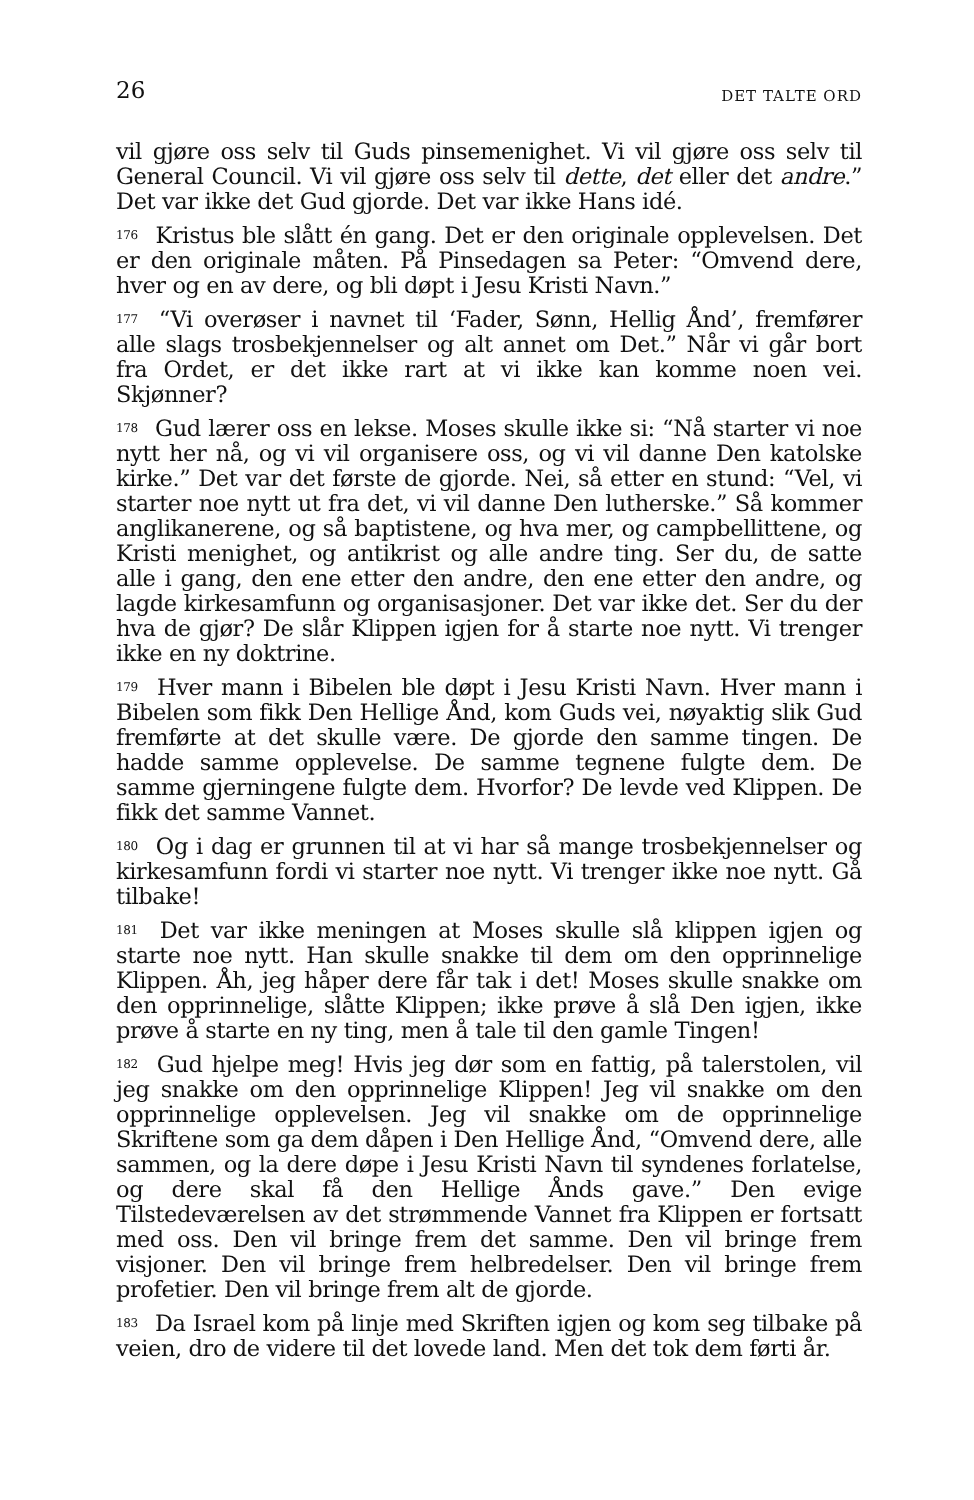26 DET TALTE ORD
vil gjøre oss selv til Guds pinsemenighet. Vi vil gjøre oss selv til General Council. Vi vil gjøre oss selv til dette, det eller det andre.” Det var ikke det Gud gjorde. Det var ikke Hans idé.
<sup>176</sup> Kristus ble slått én gang. Det er den originale opplevelsen. Det er den originale måten. På Pinsedagen sa Peter: “Omvend dere, hver og en av dere, og bli døpt i Jesu Kristi Navn.”
<sup>177</sup> “Vi overøser i navnet til ‘Fader, Sønn, Hellig Ånd’, fremfører alle slags trosbekjennelser og alt annet om Det.” Når vi går bort fra Ordet, er det ikke rart at vi ikke kan komme noen vei. Skjønner?
<sup>178</sup> Gud lærer oss en lekse. Moses skulle ikke si: “Nå starter vi noe nytt her nå, og vi vil organisere oss, og vi vil danne Den katolske kirke.” Det var det første de gjorde. Nei, så etter en stund: “Vel, vi starter noe nytt ut fra det, vi vil danne Den lutherske.” Så kommer anglikanerene, og så baptistene, og hva mer, og campbellittene, og Kristi menighet, og antikrist og alle andre ting. Ser du, de satte alle i gang, den ene etter den andre, den ene etter den andre, og lagde kirkesamfunn og organisasjoner. Det var ikke det. Ser du der hva de gjør? De slår Klippen igjen for å starte noe nytt. Vi trenger ikke en ny doktrine.
<sup>179</sup> Hver mann i Bibelen ble døpt i Jesu Kristi Navn. Hver mann i Bibelen som fikk Den Hellige Ånd, kom Guds vei, nøyaktig slik Gud fremførte at det skulle være. De gjorde den samme tingen. De hadde samme opplevelse. De samme tegnene fulgte dem. De samme gjerningene fulgte dem. Hvorfor? De levde ved Klippen. De fikk det samme Vannet.
<sup>180</sup> Og i dag er grunnen til at vi har så mange trosbekjennelser og kirkesamfunn fordi vi starter noe nytt. Vi trenger ikke noe nytt. Gå tilbake!
<sup>181</sup> Det var ikke meningen at Moses skulle slå klippen igjen og starte noe nytt. Han skulle snakke til dem om den opprinnelige Klippen. Åh, jeg håper dere får tak i det! Moses skulle snakke om den opprinnelige, slåtte Klippen; ikke prøve å slå Den igjen, ikke prøve å starte en ny ting, men å tale til den gamle Tingen!
<sup>182</sup> Gud hjelpe meg! Hvis jeg dør som en fattig, på talerstolen, vil jeg snakke om den opprinnelige Klippen! Jeg vil snakke om den opprinnelige opplevelsen. Jeg vil snakke om de opprinnelige Skriftene som ga dem dåpen i Den Hellige Ånd, “Omvend dere, alle sammen, og la dere døpe i Jesu Kristi Navn til syndenes forlatelse, og dere skal få den Hellige Ånds gave.” Den evige Tilstedeværelsen av det strømmende Vannet fra Klippen er fortsatt med oss. Den vil bringe frem det samme. Den vil bringe frem visjoner. Den vil bringe frem helbredelser. Den vil bringe frem profetier. Den vil bringe frem alt de gjorde.
<sup>183</sup> Da Israel kom på linje med Skriften igjen og kom seg tilbake på veien, dro de videre til det lovede land. Men det tok dem førti år.